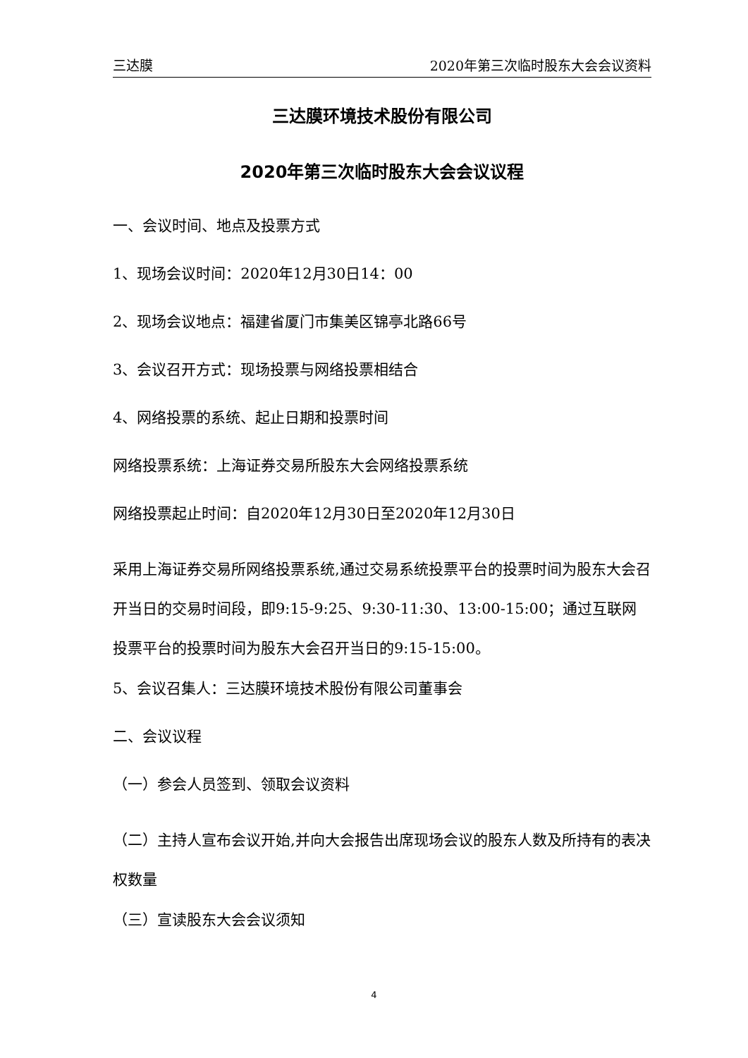三达膜 2020年第三次临时股东大会会议资料
三达膜环境技术股份有限公司
2020年第三次临时股东大会会议议程
一、会议时间、地点及投票方式
1、现场会议时间：2020年12月30日14：00
2、现场会议地点：福建省厦门市集美区锦亭北路66号
3、会议召开方式：现场投票与网络投票相结合
4、网络投票的系统、起止日期和投票时间
网络投票系统：上海证券交易所股东大会网络投票系统
网络投票起止时间：自2020年12月30日至2020年12月30日
采用上海证券交易所网络投票系统,通过交易系统投票平台的投票时间为股东大会召开当日的交易时间段，即9:15-9:25、9:30-11:30、13:00-15:00；通过互联网投票平台的投票时间为股东大会召开当日的9:15-15:00。
5、会议召集人：三达膜环境技术股份有限公司董事会
二、会议议程
（一）参会人员签到、领取会议资料
（二）主持人宣布会议开始,并向大会报告出席现场会议的股东人数及所持有的表决权数量
（三）宣读股东大会会议须知
4